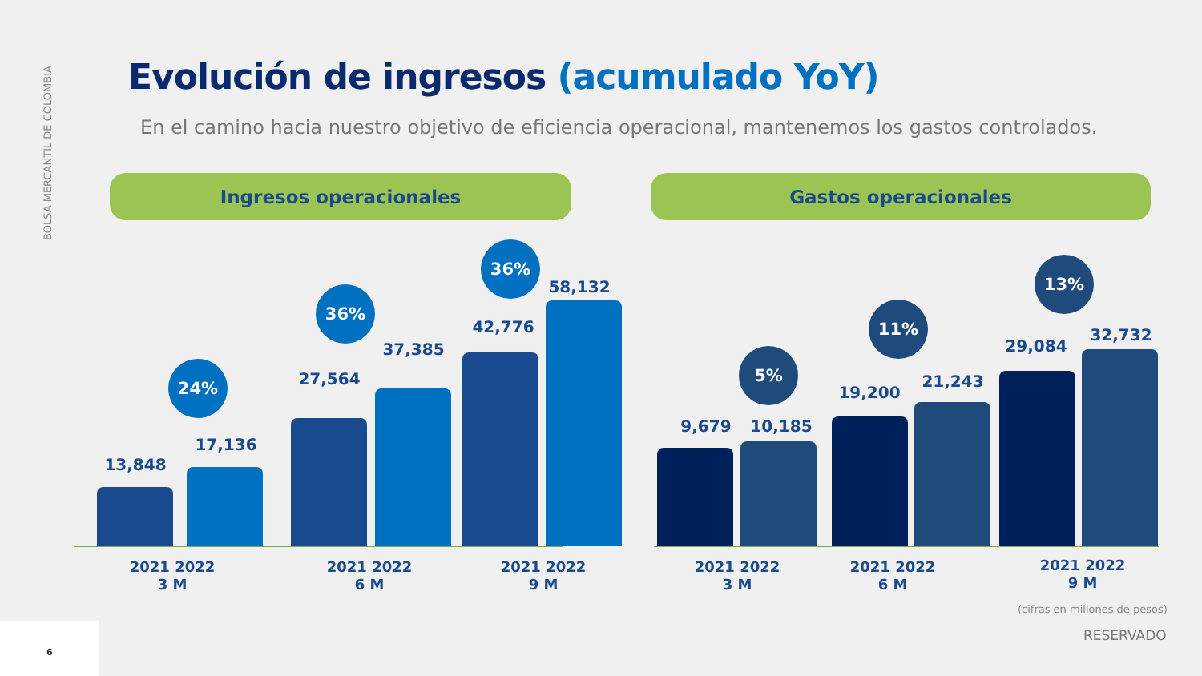BOLSA MERCANTIL DE COLOMBIA
Evolución de ingresos (acumulado YoY)
En el camino hacia nuestro objetivo de eficiencia operacional, mantenemos los gastos controlados.
Ingresos operacionales Gastos operacionales
13,848
24%
17,136
27,564
36%
37,385
42,776
36%
58,132
9,679
5%
10,185
19,200
11%
21,243
29,084
13%
32,732
2021 2022
3 M
2021 2022
6 M
2021 2022
9 M
2021 2022
3 M
2021 2022
6 M
2021 2022
9 M
(cifras en millones de pesos)
RESERVADO
6